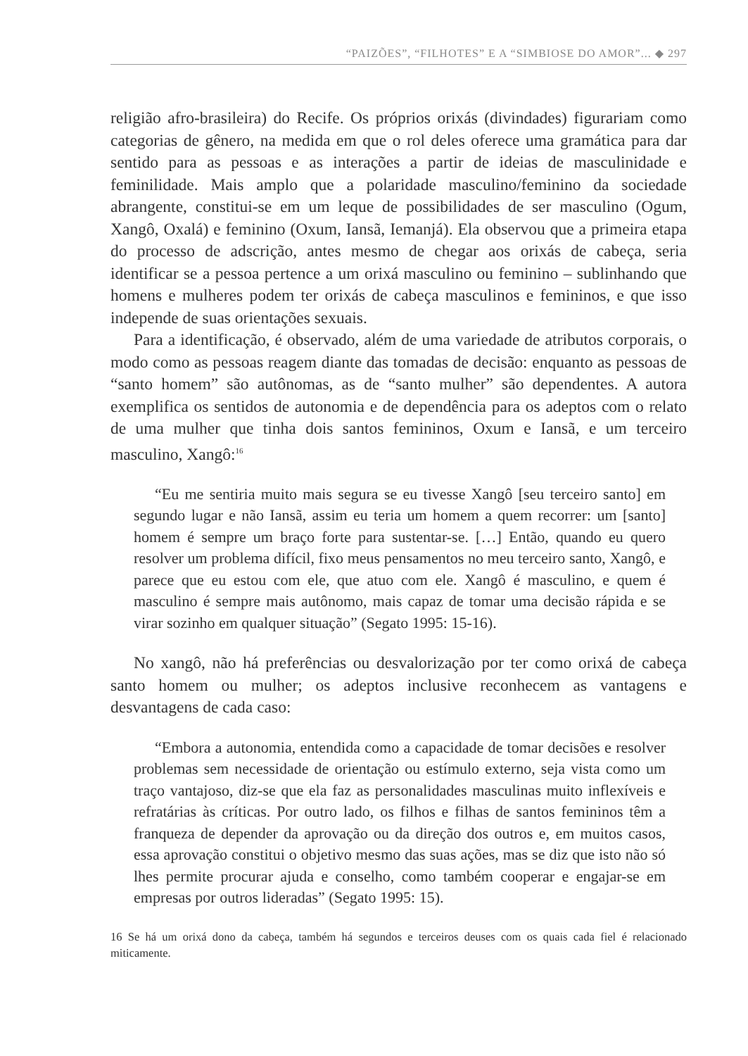“PAIZÕES”, “FILHOTES” E A “SIMBIOSE DO AMOR”... ◆ 297
religião afro-brasileira) do Recife. Os próprios orixás (divindades) figurariam como categorias de gênero, na medida em que o rol deles oferece uma gramática para dar sentido para as pessoas e as interações a partir de ideias de masculinidade e feminilidade. Mais amplo que a polaridade masculino/feminino da sociedade abrangente, constitui-se em um leque de possibilidades de ser masculino (Ogum, Xangô, Oxalá) e feminino (Oxum, Iansã, Iemanjá). Ela observou que a primeira etapa do processo de adscrição, antes mesmo de chegar aos orixás de cabeça, seria identificar se a pessoa pertence a um orixá masculino ou feminino – sublinhando que homens e mulheres podem ter orixás de cabeça masculinos e femininos, e que isso independe de suas orientações sexuais.
Para a identificação, é observado, além de uma variedade de atributos corporais, o modo como as pessoas reagem diante das tomadas de decisão: enquanto as pessoas de “santo homem” são autônomas, as de “santo mulher” são dependentes. A autora exemplifica os sentidos de autonomia e de dependência para os adeptos com o relato de uma mulher que tinha dois santos femininos, Oxum e Iansã, e um terceiro masculino, Xangô:<sup>16</sup>
“Eu me sentiria muito mais segura se eu tivesse Xangô [seu terceiro santo] em segundo lugar e não Iansã, assim eu teria um homem a quem recorrer: um [santo] homem é sempre um braço forte para sustentar-se. […] Então, quando eu quero resolver um problema difícil, fixo meus pensamentos no meu terceiro santo, Xangô, e parece que eu estou com ele, que atuo com ele. Xangô é masculino, e quem é masculino é sempre mais autônomo, mais capaz de tomar uma decisão rápida e se virar sozinho em qualquer situação” (Segato 1995: 15-16).
No xangô, não há preferências ou desvalorização por ter como orixá de cabeça santo homem ou mulher; os adeptos inclusive reconhecem as vantagens e desvantagens de cada caso:
“Embora a autonomia, entendida como a capacidade de tomar decisões e resolver problemas sem necessidade de orientação ou estímulo externo, seja vista como um traço vantajoso, diz-se que ela faz as personalidades masculinas muito inflexíveis e refratárias às críticas. Por outro lado, os filhos e filhas de santos femininos têm a franqueza de depender da aprovação ou da direção dos outros e, em muitos casos, essa aprovação constitui o objetivo mesmo das suas ações, mas se diz que isto não só lhes permite procurar ajuda e conselho, como também cooperar e engajar-se em empresas por outros lideradas” (Segato 1995: 15).
16 Se há um orixá dono da cabeça, também há segundos e terceiros deuses com os quais cada fiel é relacionado miticamente.